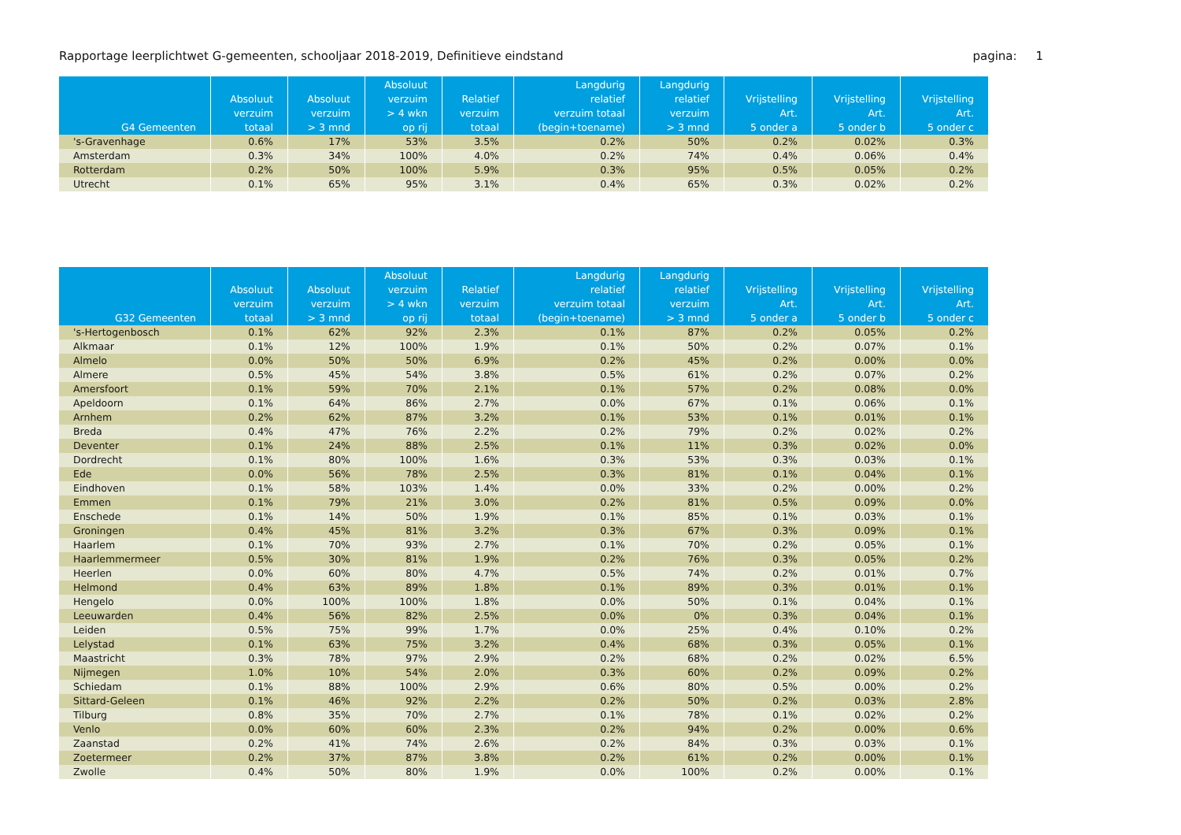Rapportage leerplichtwet G-gemeenten, schooljaar 2018-2019, Definitieve eindstand pagina: 1
| G4 Gemeenten | Absoluut verzuim totaal | Absoluut verzuim > 3 mnd | Absoluut verzuim > 4 wkn op rij | Relatief verzuim totaal | Langdurig relatief verzuim totaal (begin+toename) | Langdurig relatief verzuim > 3 mnd | Vrijstelling Art. 5 onder a | Vrijstelling Art. 5 onder b | Vrijstelling Art. 5 onder c |
| --- | --- | --- | --- | --- | --- | --- | --- | --- | --- |
| 's-Gravenhage | 0.6% | 17% | 53% | 3.5% | 0.2% | 50% | 0.2% | 0.02% | 0.3% |
| Amsterdam | 0.3% | 34% | 100% | 4.0% | 0.2% | 74% | 0.4% | 0.06% | 0.4% |
| Rotterdam | 0.2% | 50% | 100% | 5.9% | 0.3% | 95% | 0.5% | 0.05% | 0.2% |
| Utrecht | 0.1% | 65% | 95% | 3.1% | 0.4% | 65% | 0.3% | 0.02% | 0.2% |
| G32 Gemeenten | Absoluut verzuim totaal | Absoluut verzuim > 3 mnd | Absoluut verzuim > 4 wkn op rij | Relatief verzuim totaal | Langdurig relatief verzuim totaal (begin+toename) | Langdurig relatief verzuim > 3 mnd | Vrijstelling Art. 5 onder a | Vrijstelling Art. 5 onder b | Vrijstelling Art. 5 onder c |
| --- | --- | --- | --- | --- | --- | --- | --- | --- | --- |
| 's-Hertogenbosch | 0.1% | 62% | 92% | 2.3% | 0.1% | 87% | 0.2% | 0.05% | 0.2% |
| Alkmaar | 0.1% | 12% | 100% | 1.9% | 0.1% | 50% | 0.2% | 0.07% | 0.1% |
| Almelo | 0.0% | 50% | 50% | 6.9% | 0.2% | 45% | 0.2% | 0.00% | 0.0% |
| Almere | 0.5% | 45% | 54% | 3.8% | 0.5% | 61% | 0.2% | 0.07% | 0.2% |
| Amersfoort | 0.1% | 59% | 70% | 2.1% | 0.1% | 57% | 0.2% | 0.08% | 0.0% |
| Apeldoorn | 0.1% | 64% | 86% | 2.7% | 0.0% | 67% | 0.1% | 0.06% | 0.1% |
| Arnhem | 0.2% | 62% | 87% | 3.2% | 0.1% | 53% | 0.1% | 0.01% | 0.1% |
| Breda | 0.4% | 47% | 76% | 2.2% | 0.2% | 79% | 0.2% | 0.02% | 0.2% |
| Deventer | 0.1% | 24% | 88% | 2.5% | 0.1% | 11% | 0.3% | 0.02% | 0.0% |
| Dordrecht | 0.1% | 80% | 100% | 1.6% | 0.3% | 53% | 0.3% | 0.03% | 0.1% |
| Ede | 0.0% | 56% | 78% | 2.5% | 0.3% | 81% | 0.1% | 0.04% | 0.1% |
| Eindhoven | 0.1% | 58% | 103% | 1.4% | 0.0% | 33% | 0.2% | 0.00% | 0.2% |
| Emmen | 0.1% | 79% | 21% | 3.0% | 0.2% | 81% | 0.5% | 0.09% | 0.0% |
| Enschede | 0.1% | 14% | 50% | 1.9% | 0.1% | 85% | 0.1% | 0.03% | 0.1% |
| Groningen | 0.4% | 45% | 81% | 3.2% | 0.3% | 67% | 0.3% | 0.09% | 0.1% |
| Haarlem | 0.1% | 70% | 93% | 2.7% | 0.1% | 70% | 0.2% | 0.05% | 0.1% |
| Haarlemmermeer | 0.5% | 30% | 81% | 1.9% | 0.2% | 76% | 0.3% | 0.05% | 0.2% |
| Heerlen | 0.0% | 60% | 80% | 4.7% | 0.5% | 74% | 0.2% | 0.01% | 0.7% |
| Helmond | 0.4% | 63% | 89% | 1.8% | 0.1% | 89% | 0.3% | 0.01% | 0.1% |
| Hengelo | 0.0% | 100% | 100% | 1.8% | 0.0% | 50% | 0.1% | 0.04% | 0.1% |
| Leeuwarden | 0.4% | 56% | 82% | 2.5% | 0.0% | 0% | 0.3% | 0.04% | 0.1% |
| Leiden | 0.5% | 75% | 99% | 1.7% | 0.0% | 25% | 0.4% | 0.10% | 0.2% |
| Lelystad | 0.1% | 63% | 75% | 3.2% | 0.4% | 68% | 0.3% | 0.05% | 0.1% |
| Maastricht | 0.3% | 78% | 97% | 2.9% | 0.2% | 68% | 0.2% | 0.02% | 6.5% |
| Nijmegen | 1.0% | 10% | 54% | 2.0% | 0.3% | 60% | 0.2% | 0.09% | 0.2% |
| Schiedam | 0.1% | 88% | 100% | 2.9% | 0.6% | 80% | 0.5% | 0.00% | 0.2% |
| Sittard-Geleen | 0.1% | 46% | 92% | 2.2% | 0.2% | 50% | 0.2% | 0.03% | 2.8% |
| Tilburg | 0.8% | 35% | 70% | 2.7% | 0.1% | 78% | 0.1% | 0.02% | 0.2% |
| Venlo | 0.0% | 60% | 60% | 2.3% | 0.2% | 94% | 0.2% | 0.00% | 0.6% |
| Zaanstad | 0.2% | 41% | 74% | 2.6% | 0.2% | 84% | 0.3% | 0.03% | 0.1% |
| Zoetermeer | 0.2% | 37% | 87% | 3.8% | 0.2% | 61% | 0.2% | 0.00% | 0.1% |
| Zwolle | 0.4% | 50% | 80% | 1.9% | 0.0% | 100% | 0.2% | 0.00% | 0.1% |